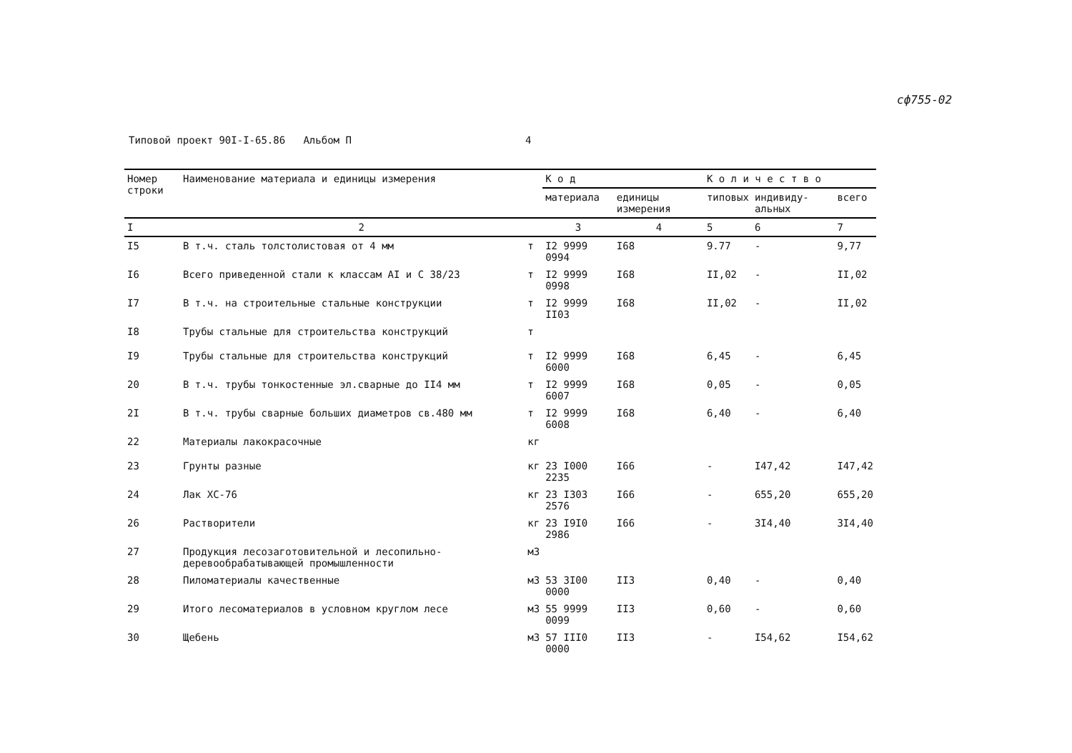сф755-02
Типовой проект 90I-I-65.86 Альбом П 4
| Номер строки | Наименование материала и единицы измерения | | К о д | | К о л и ч е с т в о | | |
| --- | --- | --- | --- | --- | --- | --- | --- |
| | | | материала | единицы измерения | типовых | индивиду-альных | всего |
| I | 2 | | 3 | 4 | 5 | 6 | 7 |
| I5 | В т.ч. сталь толстолистовая от 4 мм | т | I2 9999 0994 | I68 | 9.77 | - | 9,77 |
| I6 | Всего приведенной стали к классам AI и С 38/23 | т | I2 9999 0998 | I68 | II,02 | - | II,02 |
| I7 | В т.ч. на строительные стальные конструкции | т | I2 9999 II03 | I68 | II,02 | - | II,02 |
| I8 | Трубы стальные для строительства конструкций | т | | | | | |
| I9 | Трубы стальные для строительства конструкций | т | I2 9999 6000 | I68 | 6,45 | - | 6,45 |
| 20 | В т.ч. трубы тонкостенные эл.сварные до II4 мм | т | I2 9999 6007 | I68 | 0,05 | - | 0,05 |
| 2I | В т.ч. трубы сварные больших диаметров св.480 мм | т | I2 9999 6008 | I68 | 6,40 | - | 6,40 |
| 22 | Материалы лакокрасочные | кг | | | | | |
| 23 | Грунты разные | кг | 23 I000 2235 | I66 | - | I47,42 | I47,42 |
| 24 | Лак ХС-76 | кг | 23 I303 2576 | I66 | - | 655,20 | 655,20 |
| 26 | Растворители | кг | 23 I9I0 2986 | I66 | - | 3I4,40 | 3I4,40 |
| 27 | Продукция лесозаготовительной и лесопильно-деревообрабатывающей промышленности | м3 | | | | | |
| 28 | Пиломатериалы качественные | м3 | 53 3I00 0000 | II3 | 0,40 | - | 0,40 |
| 29 | Итого лесоматериалов в условном круглом лесе | м3 | 55 9999 0099 | II3 | 0,60 | - | 0,60 |
| 30 | Щебень | м3 | 57 III0 0000 | II3 | - | I54,62 | I54,62 |